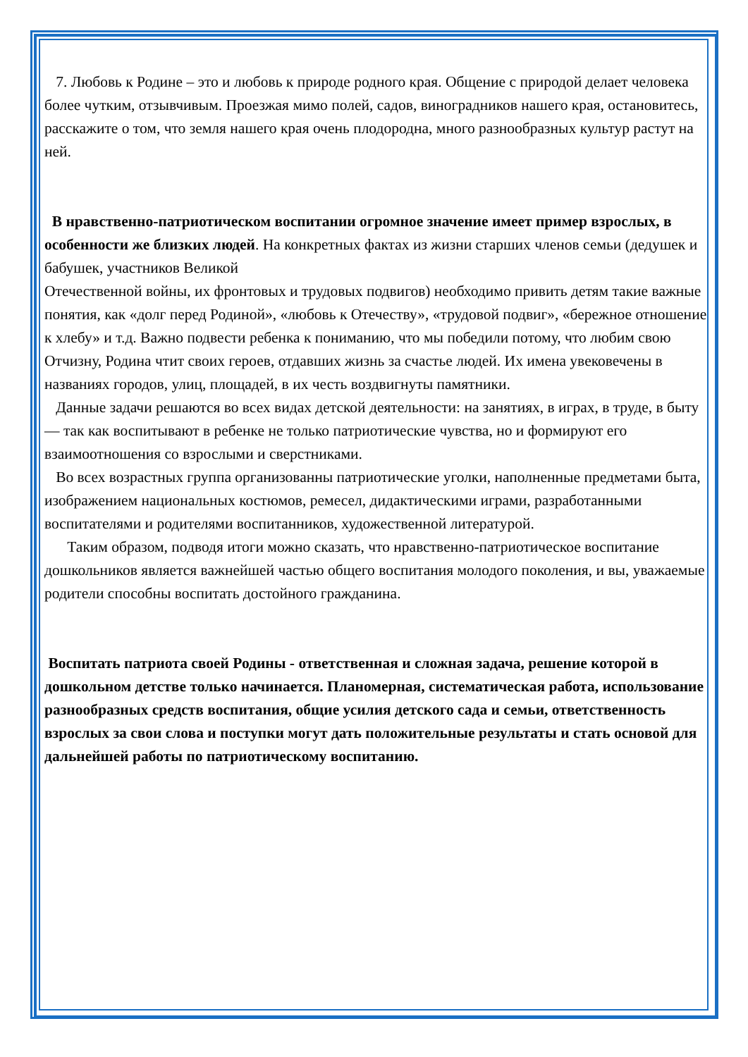7. Любовь к Родине – это и любовь к природе родного края. Общение с природой делает человека более чутким, отзывчивым. Проезжая мимо полей, садов, виноградников нашего края, остановитесь, расскажите о том, что земля нашего края очень плодородна, много разнообразных культур растут на ней.
В нравственно-патриотическом воспитании огромное значение имеет пример взрослых, в особенности же близких людей. На конкретных фактах из жизни старших членов семьи (дедушек и бабушек, участников Великой
Отечественной войны, их фронтовых и трудовых подвигов) необходимо привить детям такие важные понятия, как «долг перед Родиной», «любовь к Отечеству», «трудовой подвиг», «бережное отношение к хлебу» и т.д. Важно подвести ребенка к пониманию, что мы победили потому, что любим свою Отчизну, Родина чтит своих героев, отдавших жизнь за счастье людей. Их имена увековечены в названиях городов, улиц, площадей, в их честь воздвигнуты памятники.
Данные задачи решаются во всех видах детской деятельности: на занятиях, в играх, в труде, в быту — так как воспитывают в ребенке не только патриотические чувства, но и формируют его взаимоотношения со взрослыми и сверстниками.
Во всех возрастных группа организованны патриотические уголки, наполненные предметами быта, изображением национальных костюмов, ремесел, дидактическими играми, разработанными воспитателями и родителями воспитанников, художественной литературой.
Таким образом, подводя итоги можно сказать, что нравственно-патриотическое воспитание дошкольников является важнейшей частью общего воспитания молодого поколения, и вы, уважаемые родители способны воспитать достойного гражданина.
Воспитать патриота своей Родины - ответственная и сложная задача, решение которой в дошкольном детстве только начинается. Планомерная, систематическая работа, использование разнообразных средств воспитания, общие усилия детского сада и семьи, ответственность взрослых за свои слова и поступки могут дать положительные результаты и стать основой для дальнейшей работы по патриотическому воспитанию.